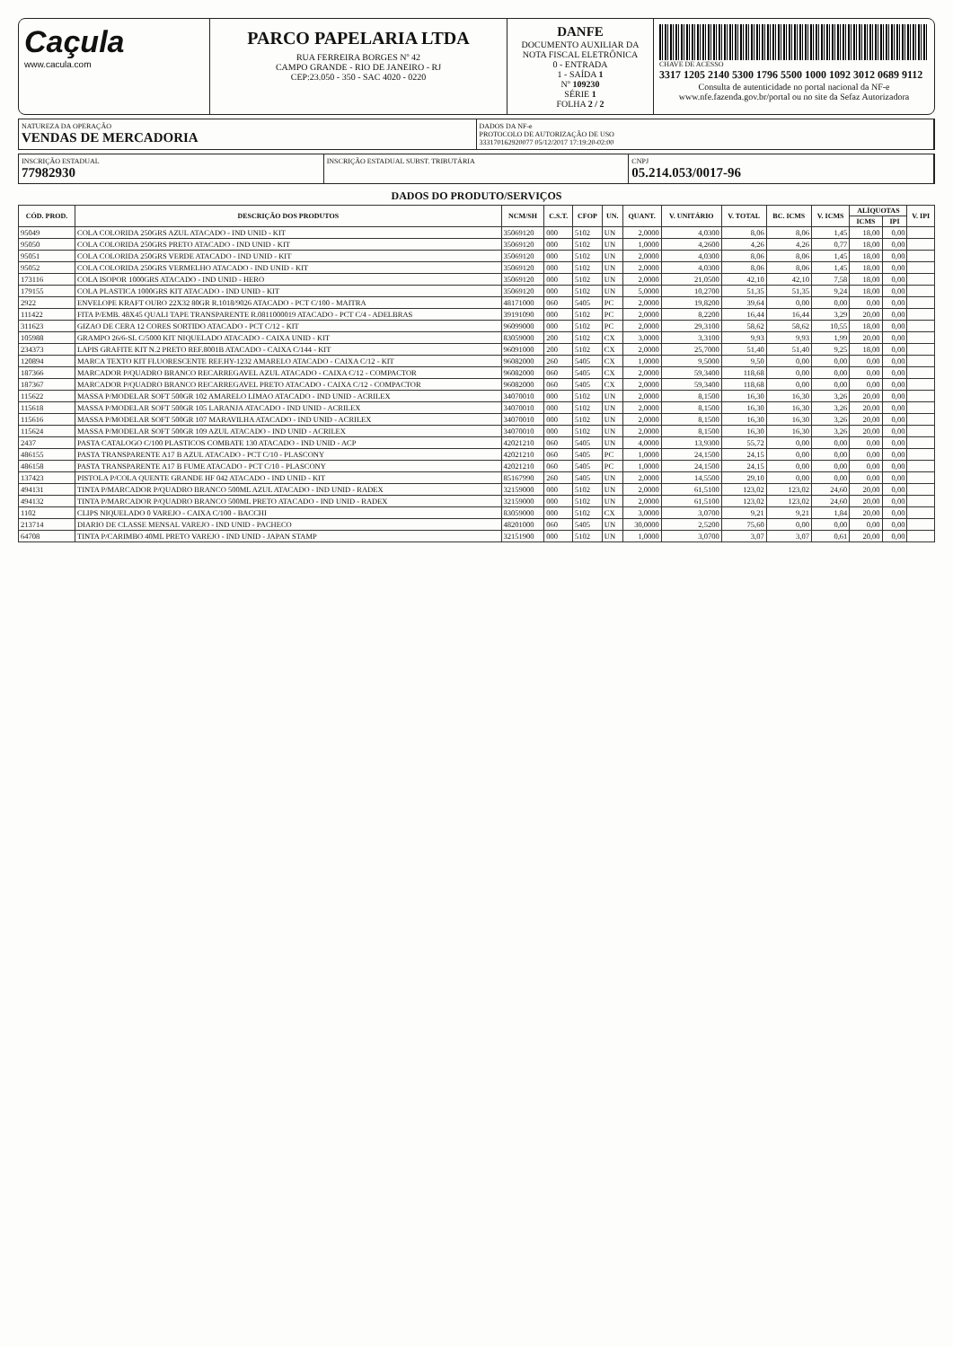Caçula
www.cacula.com
PARCO PAPELARIA LTDA
RUA FERREIRA BORGES Nº 42
CAMPO GRANDE - RIO DE JANEIRO - RJ
CEP:23.050 - 350 - SAC 4020 - 0220
DANFE
DOCUMENTO AUXILIAR DA NOTA FISCAL ELETRÔNICA
0 - ENTRADA
1 - SAÍDA 1
Nº 109230
SÉRIE 1
FOLHA 2 / 2
CHAVE DE ACESSO
3317 1205 2140 5300 1796 5500 1000 1092 3012 0689 9112
Consulta de autenticidade no portal nacional da NF-e www.nfe.fazenda.gov.br/portal ou no site da Sefaz Autorizadora
NATUREZA DA OPERAÇÃO
VENDAS DE MERCADORIA
DADOS DA NF-e
PROTOCOLO DE AUTORIZAÇÃO DE USO
333170162920077 05/12/2017 17:19:20-02:00
INSCRIÇÃO ESTADUAL
77982930
INSCRIÇÃO ESTADUAL SUBST. TRIBUTÁRIA
CNPJ
05.214.053/0017-96
DADOS DO PRODUTO/SERVIÇOS
| CÓD. PROD. | DESCRIÇÃO DOS PRODUTOS | NCM/SH | C.S.T. | CFOP | UN. | QUANT. | V. UNITÁRIO | V. TOTAL | BC. ICMS | V. ICMS | ALÍQUOTAS | | V. IPI |
| --- | --- | --- | --- | --- | --- | --- | --- | --- | --- | --- | --- | --- | --- |
| | | | | | | | | | | | ICMS | IPI | |
| 95049 | COLA COLORIDA 250GRS AZUL ATACADO - IND UNID - KIT | 35069120 | 000 | 5102 | UN | 2,0000 | 4,0300 | 8,06 | 8,06 | 1,45 | 18,00 | 0,00 | |
| 95050 | COLA COLORIDA 250GRS PRETO ATACADO - IND UNID - KIT | 35069120 | 000 | 5102 | UN | 1,0000 | 4,2600 | 4,26 | 4,26 | 0,77 | 18,00 | 0,00 | |
| 95051 | COLA COLORIDA 250GRS VERDE ATACADO - IND UNID - KIT | 35069120 | 000 | 5102 | UN | 2,0000 | 4,0300 | 8,06 | 8,06 | 1,45 | 18,00 | 0,00 | |
| 95052 | COLA COLORIDA 250GRS VERMELHO ATACADO - IND UNID - KIT | 35069120 | 000 | 5102 | UN | 2,0000 | 4,0300 | 8,06 | 8,06 | 1,45 | 18,00 | 0,00 | |
| 173116 | COLA ISOPOR 1000GRS ATACADO - IND UNID - HERO | 35069120 | 000 | 5102 | UN | 2,0000 | 21,0500 | 42,10 | 42,10 | 7,58 | 18,00 | 0,00 | |
| 179155 | COLA PLASTICA 1000GRS KIT ATACADO - IND UNID - KIT | 35069120 | 000 | 5102 | UN | 5,0000 | 10,2700 | 51,35 | 51,35 | 9,24 | 18,00 | 0,00 | |
| 2922 | ENVELOPE KRAFT OURO 22X32 80GR R.1018/9026 ATACADO - PCT C/100 - MAITRA | 48171000 | 060 | 5405 | PC | 2,0000 | 19,8200 | 39,64 | 0,00 | 0,00 | 0,00 | 0,00 | |
| 111422 | FITA P/EMB. 48X45 QUALI TAPE TRANSPARENTE R.0811000019 ATACADO - PCT C/4 - ADELBRAS | 39191090 | 000 | 5102 | PC | 2,0000 | 8,2200 | 16,44 | 16,44 | 3,29 | 20,00 | 0,00 | |
| 311623 | GIZAO DE CERA 12 CORES SORTIDO ATACADO - PCT C/12 - KIT | 96099000 | 000 | 5102 | PC | 2,0000 | 29,3100 | 58,62 | 58,62 | 10,55 | 18,00 | 0,00 | |
| 105988 | GRAMPO 26/6-SL C/5000 KIT NIQUELADO ATACADO - CAIXA UNID - KIT | 83059000 | 200 | 5102 | CX | 3,0000 | 3,3100 | 9,93 | 9,93 | 1,99 | 20,00 | 0,00 | |
| 234373 | LAPIS GRAFITE KIT N.2 PRETO REF.8001B ATACADO - CAIXA C/144 - KIT | 96091000 | 200 | 5102 | CX | 2,0000 | 25,7000 | 51,40 | 51,40 | 9,25 | 18,00 | 0,00 | |
| 120894 | MARCA TEXTO KIT FLUORESCENTE REF.HY-1232 AMARELO ATACADO - CAIXA C/12 - KIT | 96082000 | 260 | 5405 | CX | 1,0000 | 9,5000 | 9,50 | 0,00 | 0,00 | 0,00 | 0,00 | |
| 187366 | MARCADOR P/QUADRO BRANCO RECARREGAVEL AZUL ATACADO - CAIXA C/12 - COMPACTOR | 96082000 | 060 | 5405 | CX | 2,0000 | 59,3400 | 118,68 | 0,00 | 0,00 | 0,00 | 0,00 | |
| 187367 | MARCADOR P/QUADRO BRANCO RECARREGAVEL PRETO ATACADO - CAIXA C/12 - COMPACTOR | 96082000 | 060 | 5405 | CX | 2,0000 | 59,3400 | 118,68 | 0,00 | 0,00 | 0,00 | 0,00 | |
| 115622 | MASSA P/MODELAR SOFT 500GR 102 AMARELO LIMAO ATACADO - IND UNID - ACRILEX | 34070010 | 000 | 5102 | UN | 2,0000 | 8,1500 | 16,30 | 16,30 | 3,26 | 20,00 | 0,00 | |
| 115618 | MASSA P/MODELAR SOFT 500GR 105 LARANJA ATACADO - IND UNID - ACRILEX | 34070010 | 000 | 5102 | UN | 2,0000 | 8,1500 | 16,30 | 16,30 | 3,26 | 20,00 | 0,00 | |
| 115616 | MASSA P/MODELAR SOFT 500GR 107 MARAVILHA ATACADO - IND UNID - ACRILEX | 34070010 | 000 | 5102 | UN | 2,0000 | 8,1500 | 16,30 | 16,30 | 3,26 | 20,00 | 0,00 | |
| 115624 | MASSA P/MODELAR SOFT 500GR 109 AZUL ATACADO - IND UNID - ACRILEX | 34070010 | 000 | 5102 | UN | 2,0000 | 8,1500 | 16,30 | 16,30 | 3,26 | 20,00 | 0,00 | |
| 2437 | PASTA CATALOGO C/100 PLASTICOS COMBATE 130 ATACADO - IND UNID - ACP | 42021210 | 060 | 5405 | UN | 4,0000 | 13,9300 | 55,72 | 0,00 | 0,00 | 0,00 | 0,00 | |
| 486155 | PASTA TRANSPARENTE A17 B AZUL ATACADO - PCT C/10 - PLASCONY | 42021210 | 060 | 5405 | PC | 1,0000 | 24,1500 | 24,15 | 0,00 | 0,00 | 0,00 | 0,00 | |
| 486158 | PASTA TRANSPARENTE A17 B FUME ATACADO - PCT C/10 - PLASCONY | 42021210 | 060 | 5405 | PC | 1,0000 | 24,1500 | 24,15 | 0,00 | 0,00 | 0,00 | 0,00 | |
| 137423 | PISTOLA P/COLA QUENTE GRANDE HF 042 ATACADO - IND UNID - KIT | 85167990 | 260 | 5405 | UN | 2,0000 | 14,5500 | 29,10 | 0,00 | 0,00 | 0,00 | 0,00 | |
| 494131 | TINTA P/MARCADOR P/QUADRO BRANCO 500ML AZUL ATACADO - IND UNID - RADEX | 32159000 | 000 | 5102 | UN | 2,0000 | 61,5100 | 123,02 | 123,02 | 24,60 | 20,00 | 0,00 | |
| 494132 | TINTA P/MARCADOR P/QUADRO BRANCO 500ML PRETO ATACADO - IND UNID - RADEX | 32159000 | 000 | 5102 | UN | 2,0000 | 61,5100 | 123,02 | 123,02 | 24,60 | 20,00 | 0,00 | |
| 1102 | CLIPS NIQUELADO 0 VAREJO - CAIXA C/100 - BACCHI | 83059000 | 000 | 5102 | CX | 3,0000 | 3,0700 | 9,21 | 9,21 | 1,84 | 20,00 | 0,00 | |
| 213714 | DIARIO DE CLASSE MENSAL VAREJO - IND UNID - PACHECO | 48201000 | 060 | 5405 | UN | 30,0000 | 2,5200 | 75,60 | 0,00 | 0,00 | 0,00 | 0,00 | |
| 64708 | TINTA P/CARIMBO 40ML PRETO VAREJO - IND UNID - JAPAN STAMP | 32151900 | 000 | 5102 | UN | 1,0000 | 3,0700 | 3,07 | 3,07 | 0,61 | 20,00 | 0,00 | |